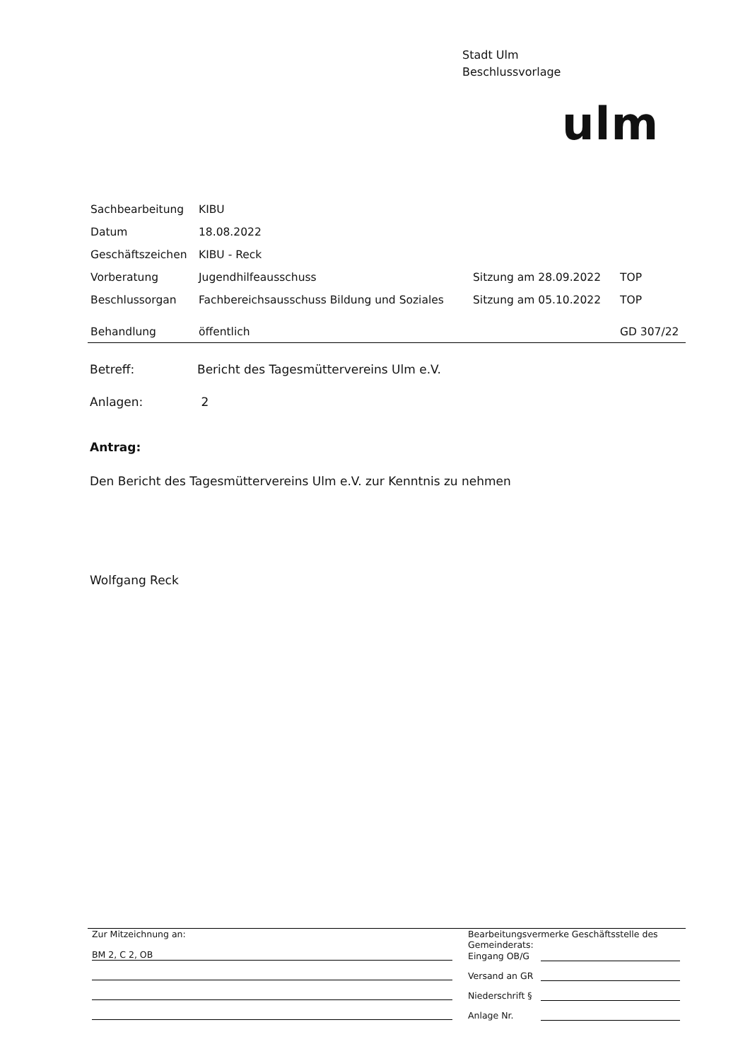Stadt Ulm
Beschlussvorlage
ulm
| Sachbearbeitung | KIBU | | |
| Datum | 18.08.2022 | | |
| Geschäftszeichen | KIBU - Reck | | |
| Vorberatung | Jugendhilfeausschuss | Sitzung am 28.09.2022 | TOP |
| Beschlussorgan | Fachbereichsausschuss Bildung und Soziales | Sitzung am 05.10.2022 | TOP |
| Behandlung | öffentlich | | GD 307/22 |
Betreff: Bericht des Tagesmüttervereins Ulm e.V.
Anlagen: 2
Antrag:
Den Bericht des Tagesmüttervereins Ulm e.V. zur Kenntnis zu nehmen
Wolfgang Reck
Zur Mitzeichnung an:
BM 2, C 2, OB
Bearbeitungsvermerke Geschäftsstelle des Gemeinderats:
Eingang OB/G
Versand an GR
Niederschrift §
Anlage Nr.